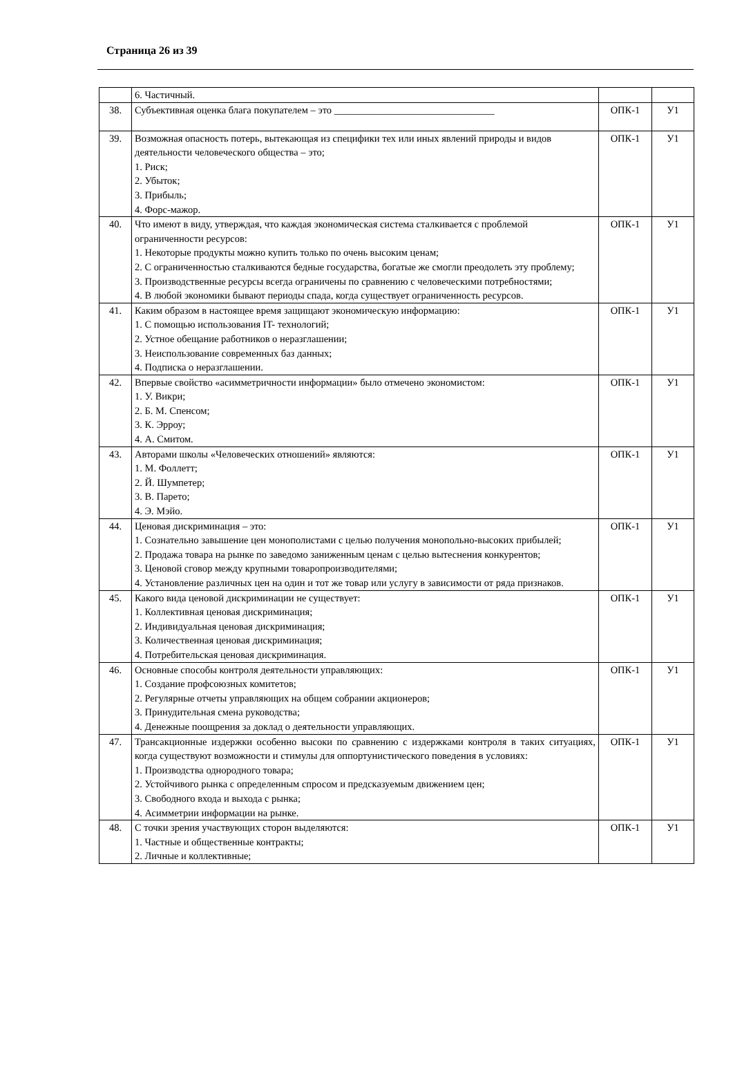Страница 26 из 39
| | 6. Частичный. | | |
| 38. | Субъективная оценка блага покупателем – это ________________________________ | ОПК-1 | У1 |
| 39. | Возможная опасность потерь, вытекающая из специфики тех или иных явлений природы и видов деятельности человеческого общества – это; 1. Риск; 2. Убыток; 3. Прибыль; 4. Форс-мажор. | ОПК-1 | У1 |
| 40. | Что имеют в виду, утверждая, что каждая экономическая система сталкивается с проблемой ограниченности ресурсов: 1. Некоторые продукты можно купить только по очень высоким ценам; 2. С ограниченностью сталкиваются бедные государства, богатые же смогли преодолеть эту проблему; 3. Производственные ресурсы всегда ограничены по сравнению с человеческими потребностями; 4. В любой экономики бывают периоды спада, когда существует ограниченность ресурсов. | ОПК-1 | У1 |
| 41. | Каким образом в настоящее время защищают экономическую информацию: 1. С помощью использования IT- технологий; 2. Устное обещание работников о неразглашении; 3. Неиспользование современных баз данных; 4. Подписка о неразглашении. | ОПК-1 | У1 |
| 42. | Впервые свойство «асимметричности информации» было отмечено экономистом: 1. У. Викри; 2. Б. М. Спенсом; 3. К. Эрроу; 4. А. Смитом. | ОПК-1 | У1 |
| 43. | Авторами школы «Человеческих отношений» являются: 1. М. Фоллетт; 2. Й. Шумпетер; 3. В. Парето; 4. Э. Мэйо. | ОПК-1 | У1 |
| 44. | Ценовая дискриминация – это: 1. Сознательно завышение цен монополистами с целью получения монопольно-высоких прибылей; 2. Продажа товара на рынке по заведомо заниженным ценам с целью вытеснения конкурентов; 3. Ценовой сговор между крупными товаропроизводителями; 4. Установление различных цен на один и тот же товар или услугу в зависимости от ряда признаков. | ОПК-1 | У1 |
| 45. | Какого вида ценовой дискриминации не существует: 1. Коллективная ценовая дискриминация; 2. Индивидуальная ценовая дискриминация; 3. Количественная ценовая дискриминация; 4. Потребительская ценовая дискриминация. | ОПК-1 | У1 |
| 46. | Основные способы контроля деятельности управляющих: 1. Создание профсоюзных комитетов; 2. Регулярные отчеты управляющих на общем собрании акционеров; 3. Принудительная смена руководства; 4. Денежные поощрения за доклад о деятельности управляющих. | ОПК-1 | У1 |
| 47. | Трансакционные издержки особенно высоки по сравнению с издержками контроля в таких ситуациях, когда существуют возможности и стимулы для оппортунистического поведения в условиях: 1. Производства однородного товара; 2. Устойчивого рынка с определенным спросом и предсказуемым движением цен; 3. Свободного входа и выхода с рынка; 4. Асимметрии информации на рынке. | ОПК-1 | У1 |
| 48. | С точки зрения участвующих сторон выделяются: 1. Частные и общественные контракты; 2. Личные и коллективные; | ОПК-1 | У1 |